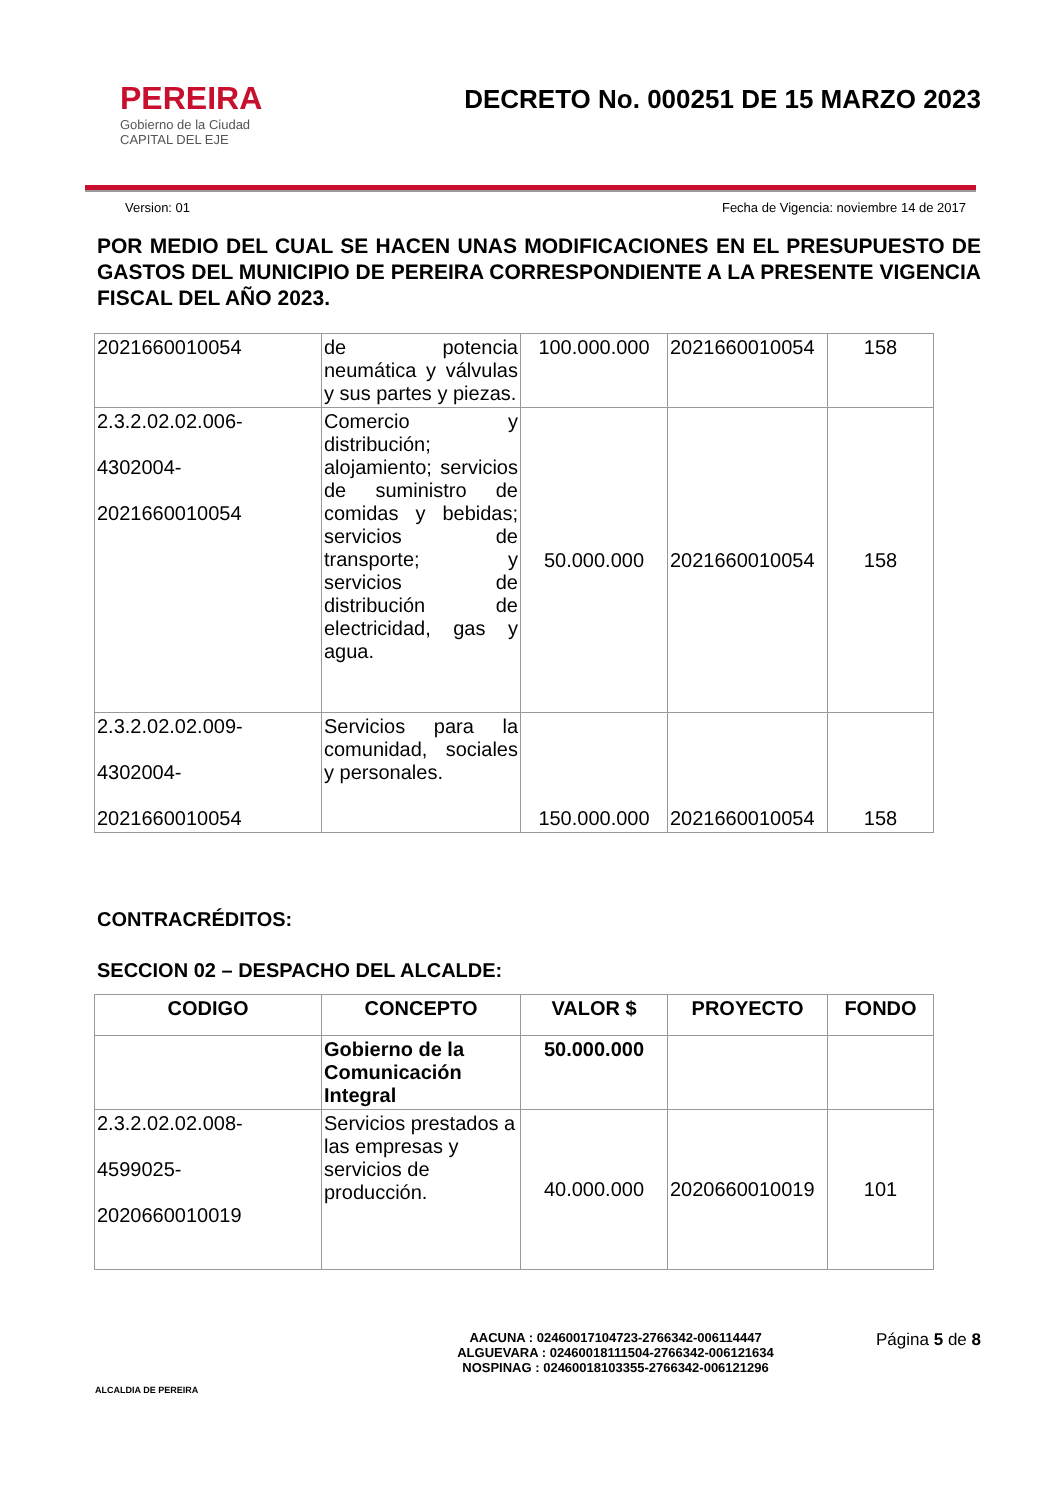PEREIRA
Gobierno de la Ciudad
CAPITAL DEL EJE
DECRETO No. 000251 DE 15 MARZO 2023
Version: 01 Fecha de Vigencia: noviembre 14 de 2017
POR MEDIO DEL CUAL SE HACEN UNAS MODIFICACIONES EN EL PRESUPUESTO DE GASTOS DEL MUNICIPIO DE PEREIRA CORRESPONDIENTE A LA PRESENTE VIGENCIA FISCAL DEL AÑO 2023.
| 2021660010054 | de potencia neumática y válvulas y sus partes y piezas. | 100.000.000 | 2021660010054 | 158 |
| 2.3.2.02.02.006- 4302004- 2021660010054 | Comercio y distribución; alojamiento; servicios de suministro de comidas y bebidas; servicios de transporte; y servicios de distribución de electricidad, gas y agua. | 50.000.000 | 2021660010054 | 158 |
| 2.3.2.02.02.009- 4302004- 2021660010054 | Servicios para la comunidad, sociales y personales. | 150.000.000 | 2021660010054 | 158 |
CONTRACRÉDITOS:
SECCION 02 – DESPACHO DEL ALCALDE:
| CODIGO | CONCEPTO | VALOR $ | PROYECTO | FONDO |
| --- | --- | --- | --- | --- |
| | Gobierno de la Comunicación Integral | 50.000.000 | | |
| 2.3.2.02.02.008- 4599025- 2020660010019 | Servicios prestados a las empresas y servicios de producción. | 40.000.000 | 2020660010019 | 101 |
ALCALDIA DE PEREIRA
AACUNA : 02460017104723-2766342-006114447
ALGUEVARA : 02460018111504-2766342-006121634
NOSPINAG : 02460018103355-2766342-006121296
Página 5 de 8